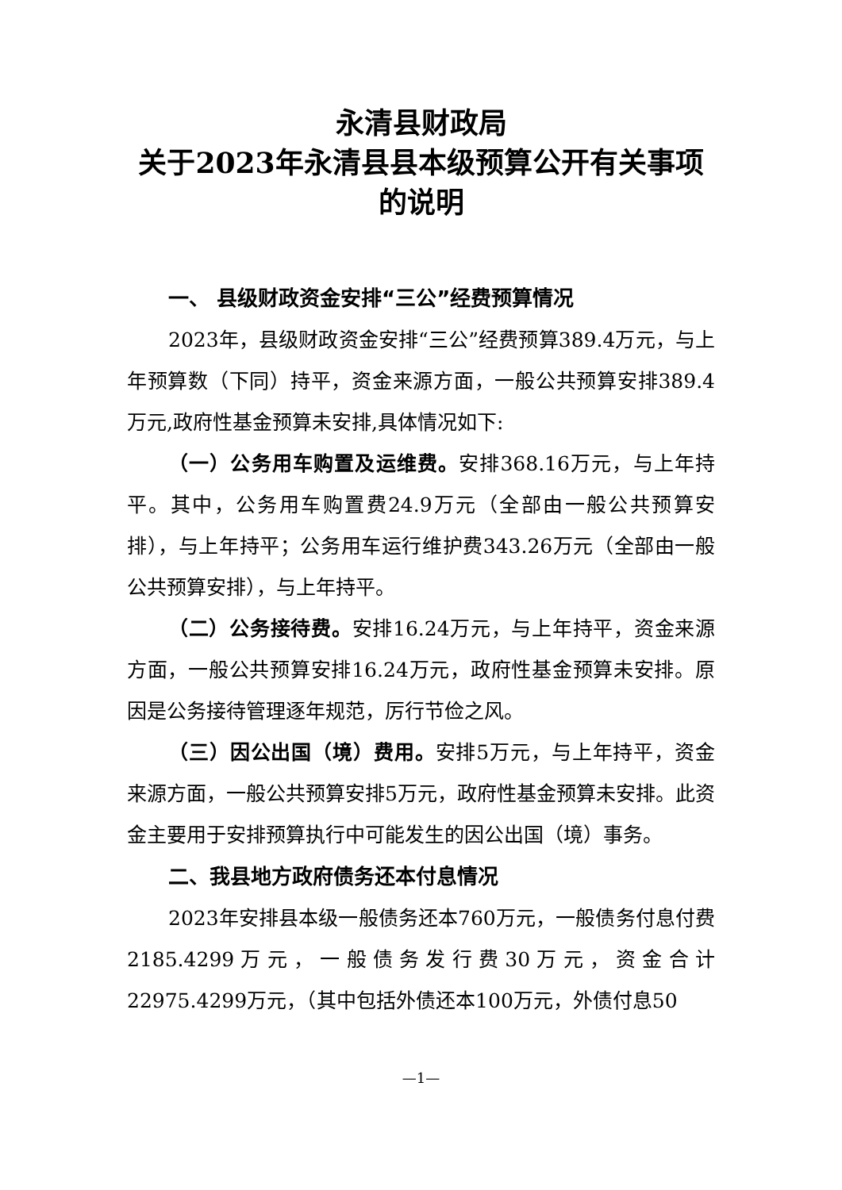永清县财政局
关于2023年永清县县本级预算公开有关事项
的说明
一、 县级财政资金安排“三公”经费预算情况
2023年，县级财政资金安排“三公”经费预算389.4万元，与上年预算数（下同）持平，资金来源方面，一般公共预算安排389.4万元,政府性基金预算未安排,具体情况如下:
（一）公务用车购置及运维费。安排368.16万元，与上年持平。其中，公务用车购置费24.9万元（全部由一般公共预算安排），与上年持平；公务用车运行维护费343.26万元（全部由一般公共预算安排），与上年持平。
（二）公务接待费。安排16.24万元，与上年持平，资金来源方面，一般公共预算安排16.24万元，政府性基金预算未安排。原因是公务接待管理逐年规范，厉行节俭之风。
（三）因公出国（境）费用。安排5万元，与上年持平，资金来源方面，一般公共预算安排5万元，政府性基金预算未安排。此资金主要用于安排预算执行中可能发生的因公出国（境）事务。
二、我县地方政府债务还本付息情况
2023年安排县本级一般债务还本760万元，一般债务付息付费2185.4299万元，一般债务发行费30万元，资金合计22975.4299万元，（其中包括外债还本100万元，外债付息50
—1—